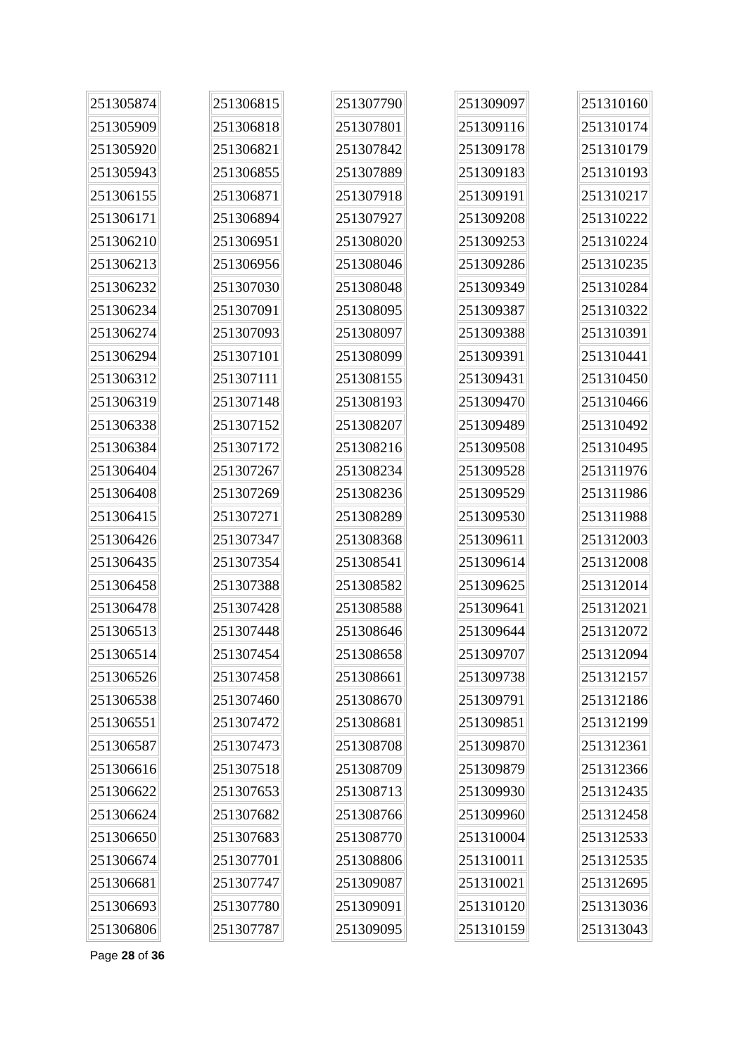| 251305874 |
| 251305909 |
| 251305920 |
| 251305943 |
| 251306155 |
| 251306171 |
| 251306210 |
| 251306213 |
| 251306232 |
| 251306234 |
| 251306274 |
| 251306294 |
| 251306312 |
| 251306319 |
| 251306338 |
| 251306384 |
| 251306404 |
| 251306408 |
| 251306415 |
| 251306426 |
| 251306435 |
| 251306458 |
| 251306478 |
| 251306513 |
| 251306514 |
| 251306526 |
| 251306538 |
| 251306551 |
| 251306587 |
| 251306616 |
| 251306622 |
| 251306624 |
| 251306650 |
| 251306674 |
| 251306681 |
| 251306693 |
| 251306806 |
| 251306815 |
| 251306818 |
| 251306821 |
| 251306855 |
| 251306871 |
| 251306894 |
| 251306951 |
| 251306956 |
| 251307030 |
| 251307091 |
| 251307093 |
| 251307101 |
| 251307111 |
| 251307148 |
| 251307152 |
| 251307172 |
| 251307267 |
| 251307269 |
| 251307271 |
| 251307347 |
| 251307354 |
| 251307388 |
| 251307428 |
| 251307448 |
| 251307454 |
| 251307458 |
| 251307460 |
| 251307472 |
| 251307473 |
| 251307518 |
| 251307653 |
| 251307682 |
| 251307683 |
| 251307701 |
| 251307747 |
| 251307780 |
| 251307787 |
| 251307790 |
| 251307801 |
| 251307842 |
| 251307889 |
| 251307918 |
| 251307927 |
| 251308020 |
| 251308046 |
| 251308048 |
| 251308095 |
| 251308097 |
| 251308099 |
| 251308155 |
| 251308193 |
| 251308207 |
| 251308216 |
| 251308234 |
| 251308236 |
| 251308289 |
| 251308368 |
| 251308541 |
| 251308582 |
| 251308588 |
| 251308646 |
| 251308658 |
| 251308661 |
| 251308670 |
| 251308681 |
| 251308708 |
| 251308709 |
| 251308713 |
| 251308766 |
| 251308770 |
| 251308806 |
| 251309087 |
| 251309091 |
| 251309095 |
| 251309097 |
| 251309116 |
| 251309178 |
| 251309183 |
| 251309191 |
| 251309208 |
| 251309253 |
| 251309286 |
| 251309349 |
| 251309387 |
| 251309388 |
| 251309391 |
| 251309431 |
| 251309470 |
| 251309489 |
| 251309508 |
| 251309528 |
| 251309529 |
| 251309530 |
| 251309611 |
| 251309614 |
| 251309625 |
| 251309641 |
| 251309644 |
| 251309707 |
| 251309738 |
| 251309791 |
| 251309851 |
| 251309870 |
| 251309879 |
| 251309930 |
| 251309960 |
| 251310004 |
| 251310011 |
| 251310021 |
| 251310120 |
| 251310159 |
| 251310160 |
| 251310174 |
| 251310179 |
| 251310193 |
| 251310217 |
| 251310222 |
| 251310224 |
| 251310235 |
| 251310284 |
| 251310322 |
| 251310391 |
| 251310441 |
| 251310450 |
| 251310466 |
| 251310492 |
| 251310495 |
| 251311976 |
| 251311986 |
| 251311988 |
| 251312003 |
| 251312008 |
| 251312014 |
| 251312021 |
| 251312072 |
| 251312094 |
| 251312157 |
| 251312186 |
| 251312199 |
| 251312361 |
| 251312366 |
| 251312435 |
| 251312458 |
| 251312533 |
| 251312535 |
| 251312695 |
| 251313036 |
| 251313043 |
Page 28 of 36